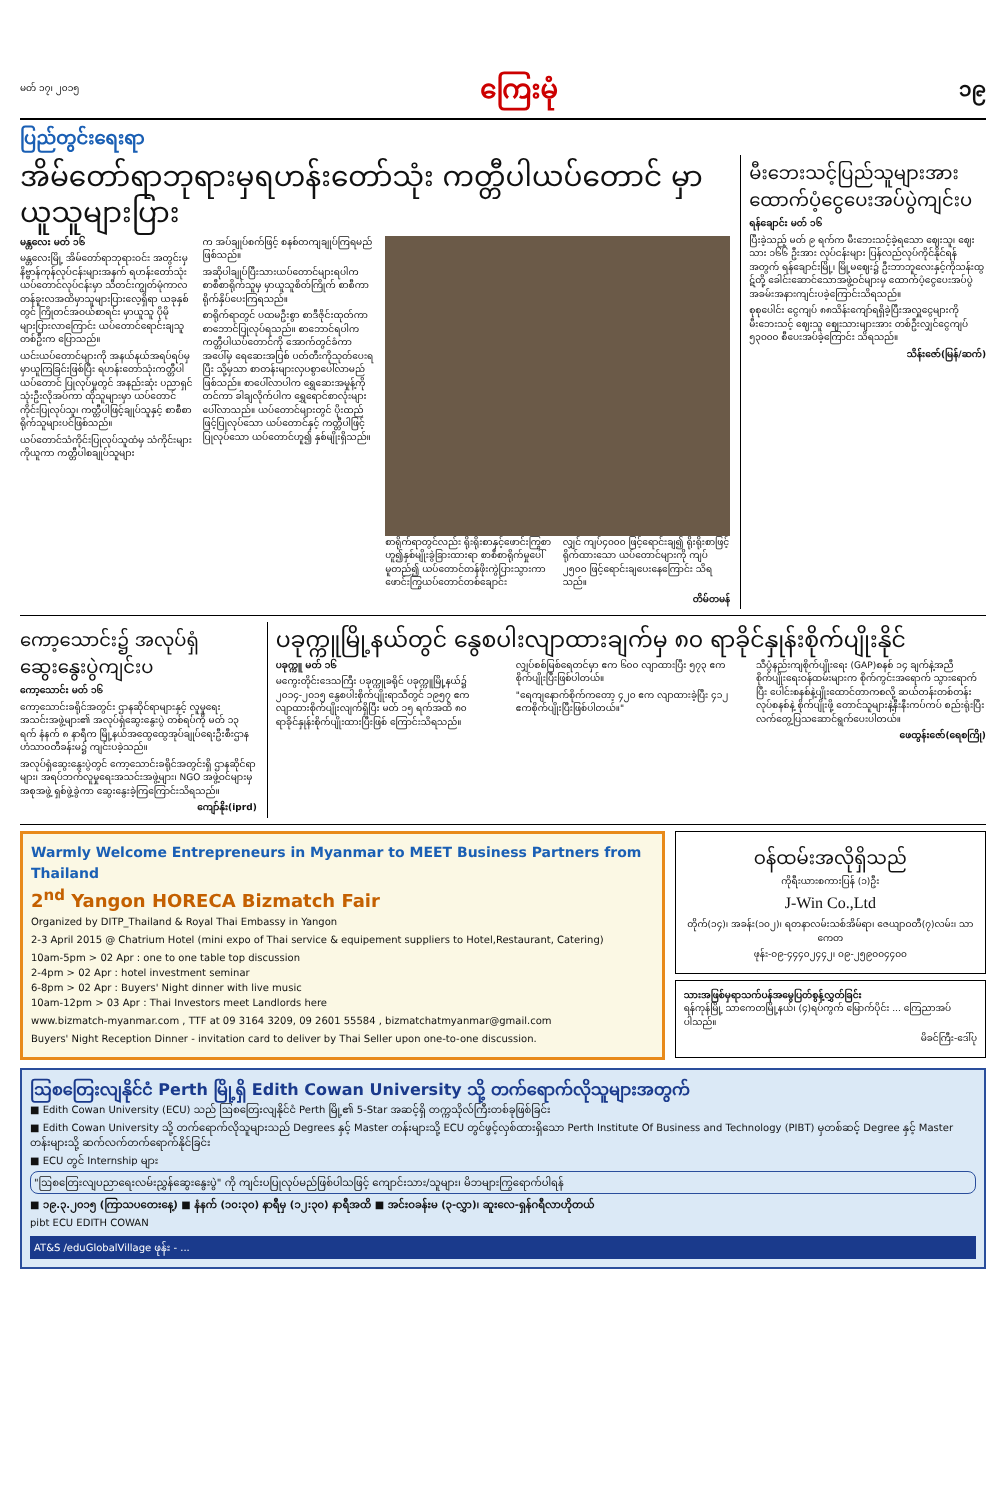မတ် ၁၇၊ ၂၀၁၅ ကြေးမုံ ၁၉
ပြည်တွင်းရေးရာ
အိမ်တော်ရာဘုရားမှရဟန်းတော်သုံး ကတ္တီပါယပ်တောင် မှာယူသူများပြား
မန္တလေး မတ် ၁၆
မန္တလေးမြို့ အိမ်တော်ရာဘုရားဝင်း အတွင်းမှ နိဗ္ဗာန်ကုန်လုပ်ငန်းများအနက် ရဟန်းတော်သုံးယပ်တောင်လုပ်ငန်းမှာ သီတင်းကျွတ်မုံကာလ တန်ခူးလအထိမှာသူများပြားလေ့ရှိရာ ယခုနှစ်တွင် ကြိုတင်အဝယ်စာရင်း မှာယူသူ ပိုမိုများပြားလာကြောင်း ယပ်တောင်ရောင်းချသူတစ်ဦးက ပြောသည်။
ယင်းယပ်တောင်များကို အနယ်နယ်အရပ်ရပ်မှ မှာယူကြခြင်းဖြစ်ပြီး ရဟန်းတော်သုံးကတ္တီပါယပ်တောင် ပြုလုပ်မှုတွင် အနည်းဆုံး ပညာရှင်သုံးဦးလိုအပ်ကာ ထိုသူများမှာ ယပ်တောင်ကိုင်းပြုလုပ်သူ၊ ကတ္တီပါဖြင့်ချုပ်သူနှင့် စာစီစာရိုက်သူများပင်ဖြစ်သည်။
ယပ်တောင်သံကိုင်းပြုလုပ်သူထံမှ သံကိုင်းများကိုယူကာ ကတ္တီပါစချုပ်သူများ
က အပ်ချုပ်စက်ဖြင့် စနစ်တကျချုပ်ကြရမည်ဖြစ်သည်။
အဆိုပါချုပ်ပြီးသားယပ်တောင်များရပါက စာစီစာရိုက်သူမှ မှာယူသူစိတ်ကြိုက် စာစီကာရိုက်နှိပ်ပေးကြရသည်။
စာရိုက်ရာတွင် ပထမဦးစွာ စာဒီဇိုင်းထုတ်ကာ စာဘောင်ပြုလုပ်ရသည်။ စာဘောင်ရပါက ကတ္တီပါယပ်တောင်ကို အောက်တွင်ခံကာ အပေါ်မှ ရေဆေးအပြစ် ပတ်တီးကိုသုတ်ပေးရပြီး သို့မှသာ စာတန်းများလှပစွာပေါ်လာမည်ဖြစ်သည်။ စာပေါ်လာပါက ရွှေဆေးအမှုန့်ကိုတင်ကာ ခါချလိုက်ပါက ရွှေရောင်စာလုံးများပေါ်လာသည်။ ယပ်တောင်များတွင် ပိုးထည်ဖြင့်ပြုလုပ်သော ယပ်တောင်နှင့် ကတ္တီပါဖြင့်ပြုလုပ်သော ယပ်တောင်ဟူ၍ နှစ်မျိုးရှိသည်။
စာရိုက်ရာတွင်လည်း ရိုးရိုးစာနှင့်ဖောင်းကြွစာ ဟူ၍နှစ်မျိုးခွဲခြားထားရာ စာစီစာရိုက်မှုပေါ် မူတည်၍ ယပ်တောင်တန်ဖိုးကွဲပြားသွားကာ ဖောင်းကြွယပ်တောင်တစ်ချောင်း
လျှင် ကျပ်၄၀၀၀ ဖြင့်ရောင်းချ၍ ရိုးရိုးစာဖြင့် ရိုက်ထားသော ယပ်တောင်များကို ကျပ် ၂၅၀၀ ဖြင့်ရောင်းချပေးနေကြောင်း သိရသည်။
တိမ်တမန်
မီးဘေးသင့်ပြည်သူများအား ထောက်ပံ့ငွေပေးအပ်ပွဲကျင်းပ
ရန်ချောင်း မတ် ၁၆
ပြီးခဲ့သည့် မတ် ၉ ရက်က မီးဘေးသင့်ခဲ့ရသော ဈေးသူ၊ ဈေးသား ၁၆၆ ဦးအား လုပ်ငန်းများ ပြန်လည်လုပ်ကိုင်နိုင်ရန်အတွက် ရန်ချောင်းမြို့၊ မြို့မဈေး၌ ဦးဘာဘူလေးနှင့်ကိုသန်းထွဋ်တို့ ခေါင်းဆောင်သောအဖွဲ့ဝင်များမှ ထောက်ပံ့ငွေပေးအပ်ပွဲ အခမ်းအနားကျင်းပခဲ့ကြောင်းသိရသည်။
စုစုပေါင်း ငွေကျပ် ၈၈သိန်းကျော်ရရှိခဲ့ပြီးအလှူငွေများကိုမီးဘေးသင့် ဈေးသူ ဈေးသားများအား တစ်ဦးလျှင်ငွေကျပ် ၅၃၀၀၀ စီပေးအပ်ခဲ့ကြောင်း သိရသည်။
သိန်းဇော်(မြန်/ဆက်)
ကော့သောင်း၌ အလုပ်ရှံဆွေးနွေးပွဲကျင်းပ
ကော့သောင်း မတ် ၁၆
ကော့သောင်းခရိုင်အတွင်း ဌာနဆိုင်ရာများနှင့် လူမှုရေးအသင်းအဖွဲ့များ၏ အလုပ်ရှံဆွေးနွေးပွဲ တစ်ရပ်ကို မတ် ၁၃ ရက် နံနက် ၈ နာရီက မြို့နယ်အထွေထွေအုပ်ချုပ်ရေးဦးစီးဌာန ဟံသာဝတီခန်းမ၌ ကျင်းပခဲ့သည်။
အလုပ်ရှံဆွေးနွေးပွဲတွင် ကော့သောင်းခရိုင်အတွင်းရှိ ဌာနဆိုင်ရာများ၊ အရပ်ဘက်လူမှုရေးအသင်းအဖွဲ့များ၊ NGO အဖွဲ့ဝင်များမှ အစုအဖွဲ့ ရှစ်ဖွဲ့ခွဲကာ ဆွေးနွေးခဲ့ကြကြောင်းသိရသည်။
ကျော်နိုး(iprd)
ပခုက္ကူမြို့နယ်တွင် နွေစပါးလျာထားချက်မှ ၈၀ ရာခိုင်နှုန်းစိုက်ပျိုးနိုင်
ပခုက္ကူ မတ် ၁၆
မကွေးတိုင်းဒေသကြီး ပခုက္ကူခရိုင် ပခုက္ကူမြို့နယ်၌ ၂၀၁၄-၂၀၁၅ နွေစပါးစိုက်ပျိုးရာသီတွင် ၁၉၅၇ ဧက လျာထားစိုက်ပျိုးလျက်ရှိပြီး မတ် ၁၅ ရက်အထိ ၈၀ ရာခိုင်နှုန်းစိုက်ပျိုးထားပြီးဖြစ် ကြောင်းသိရသည်။
လျှပ်စစ်မြစ်ရေတင်မှာ ဧက ၆၀၀ လျာထားပြီး ၅၇၃ ဧက စိုက်ပျိုးပြီးဖြစ်ပါတယ်။
"ရေကျနောက်စိုက်ကတော့ ၄၂၀ ဧက လျာထားခဲ့ပြီး ၄၁၂ ဧကစိုက်ပျိုးပြီးဖြစ်ပါတယ်။"
သီပွံနည်းကျစိုက်ပျိုးရေး (GAP)စနစ် ၁၄ ချက်နဲ့အညီ စိုက်ပျိုးရေးဝန်ထမ်းများက စိုက်ကွင်းအရောက် သွားရောက်ပြီး ပေါင်းစနစ်နဲ့ပျိုးထောင်တာကစလို့ ဆယ်တန်းတစ်တန်းလုပ်စနစ်နဲ့ စိုက်ပျိုးဖို့ တောင်သူများနဲ့နီးနီးကပ်ကပ် စည်းရုံးပြီးလက်တွေ့ပြသဆောင်ရွက်ပေးပါတယ်။
ဖေထွန်းဇော်(ရေစကြို)
Warmly Welcome Entrepreneurs in Myanmar to MEET Business Partners from Thailand
2<sup>nd</sup> Yangon HORECA Bizmatch Fair
Organized by DITP_Thailand & Royal Thai Embassy in Yangon
2-3 April 2015 @ Chatrium Hotel (mini expo of Thai service & equipement suppliers to Hotel,Restaurant, Catering)
10am-5pm > 02 Apr : one to one table top discussion
2-4pm > 02 Apr : hotel investment seminar
6-8pm > 02 Apr : Buyers' Night dinner with live music
10am-12pm > 03 Apr : Thai Investors meet Landlords here
www.bizmatch-myanmar.com , TTF at 09 3164 3209, 09 2601 55584 , bizmatchatmyanmar@gmail.com
Buyers' Night Reception Dinner - invitation card to deliver by Thai Seller upon one-to-one discussion.
ဝန်ထမ်းအလိုရှိသည်
ကိုရီးယားစကားပြန် (၁)ဦး
J-Win Co.,Ltd
တိုက်(၁၄)၊ အခန်း(၁၀၂)၊ ရတနာလမ်းသစ်အိမ်ရာ၊ ဇေယျာဝတီ(၇)လမ်း၊ သာကေတ
ဖုန်း-၀၉-၄၄၄၀၂၄၄၂၊ ၀၉-၂၅၉၀၀၄၄၀၀
သားအဖြစ်မှရာသက်ပန်အမွေပြတ်စွန့်လွှတ်ခြင်း
ရန်ကုန်မြို့ သာကေတမြို့နယ်၊ (၄)ရပ်ကွက် မြောက်ပိုင်း ... ကြေညာအပ်ပါသည်။
မိခင်ကြီး-ဒေါ်ပု
ဩစတြေးလျနိုင်ငံ Perth မြို့ရှိ Edith Cowan University သို့ တက်ရောက်လိုသူများအတွက်
■ Edith Cowan University (ECU) သည် ဩစတြေးလျနိုင်ငံ Perth မြို့၏ 5-Star အဆင့်ရှိ တက္ကသိုလ်ကြီးတစ်ခုဖြစ်ခြင်း
■ Edith Cowan University သို့ တက်ရောက်လိုသူများသည် Degrees နှင့် Master တန်းများသို့ ECU တွင်ဖွင့်လှစ်ထားရှိသော Perth Institute Of Business and Technology (PIBT) မှတစ်ဆင့် Degree နှင့် Master တန်းများသို့ ဆက်လက်တက်ရောက်နိုင်ခြင်း
■ ECU တွင် Internship များ
"ဩစတြေးလျပညာရေးလမ်းညွှန်ဆွေးနွေးပွဲ" ကို ကျင်းပပြုလုပ်မည်ဖြစ်ပါသဖြင့် ကျောင်းသား/သူများ၊ မိဘများကြွရောက်ပါရန်
■ ၁၉.၃.၂၀၁၅ (ကြာသပတေးနေ့) ■ နံနက် (၁၀:၃၀) နာရီမှ (၁၂:၃၀) နာရီအထိ ■ အင်းဝခန်းမ (၃-လွှာ)၊ ဆူးလေ-ရှန်ဂရီလာဟိုတယ်
pibt ECU EDITH COWAN
AT&S /eduGlobalVillage ဖုန်း - ...